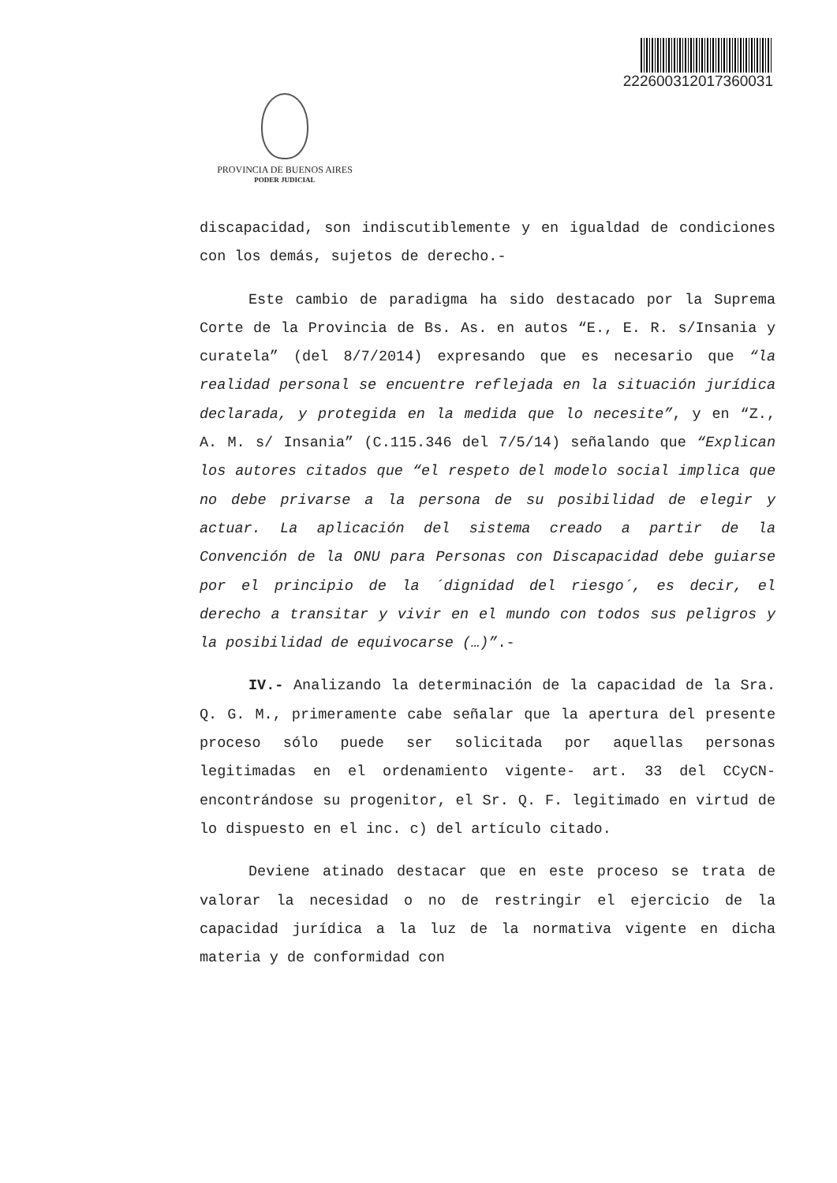22260031201736003​1
PROVINCIA DE BUENOS AIRES
PODER JUDICIAL
discapacidad, son indiscutiblemente y en igualdad de condiciones con los demás, sujetos de derecho.-
Este cambio de paradigma ha sido destacado por la Suprema Corte de la Provincia de Bs. As. en autos “E., E. R. s/Insania y curatela” (del 8/7/2014) expresando que es necesario que “la realidad personal se encuentre reflejada en la situación jurídica declarada, y protegida en la medida que lo necesite”, y en “Z., A. M. s/ Insania” (C.115.346 del 7/5/14) señalando que “Explican los autores citados que “el respeto del modelo social implica que no debe privarse a la persona de su posibilidad de elegir y actuar. La aplicación del sistema creado a partir de la Convención de la ONU para Personas con Discapacidad debe guiarse por el principio de la ´dignidad del riesgo´, es decir, el derecho a transitar y vivir en el mundo con todos sus peligros y la posibilidad de equivocarse (…)”.-
IV.- Analizando la determinación de la capacidad de la Sra. Q. G. M., primeramente cabe señalar que la apertura del presente proceso sólo puede ser solicitada por aquellas personas legitimadas en el ordenamiento vigente- art. 33 del CCyCN- encontrándose su progenitor, el Sr. Q. F. legitimado en virtud de lo dispuesto en el inc. c) del artículo citado.
Deviene atinado destacar que en este proceso se trata de valorar la necesidad o no de restringir el ejercicio de la capacidad jurídica a la luz de la normativa vigente en dicha materia y de conformidad con